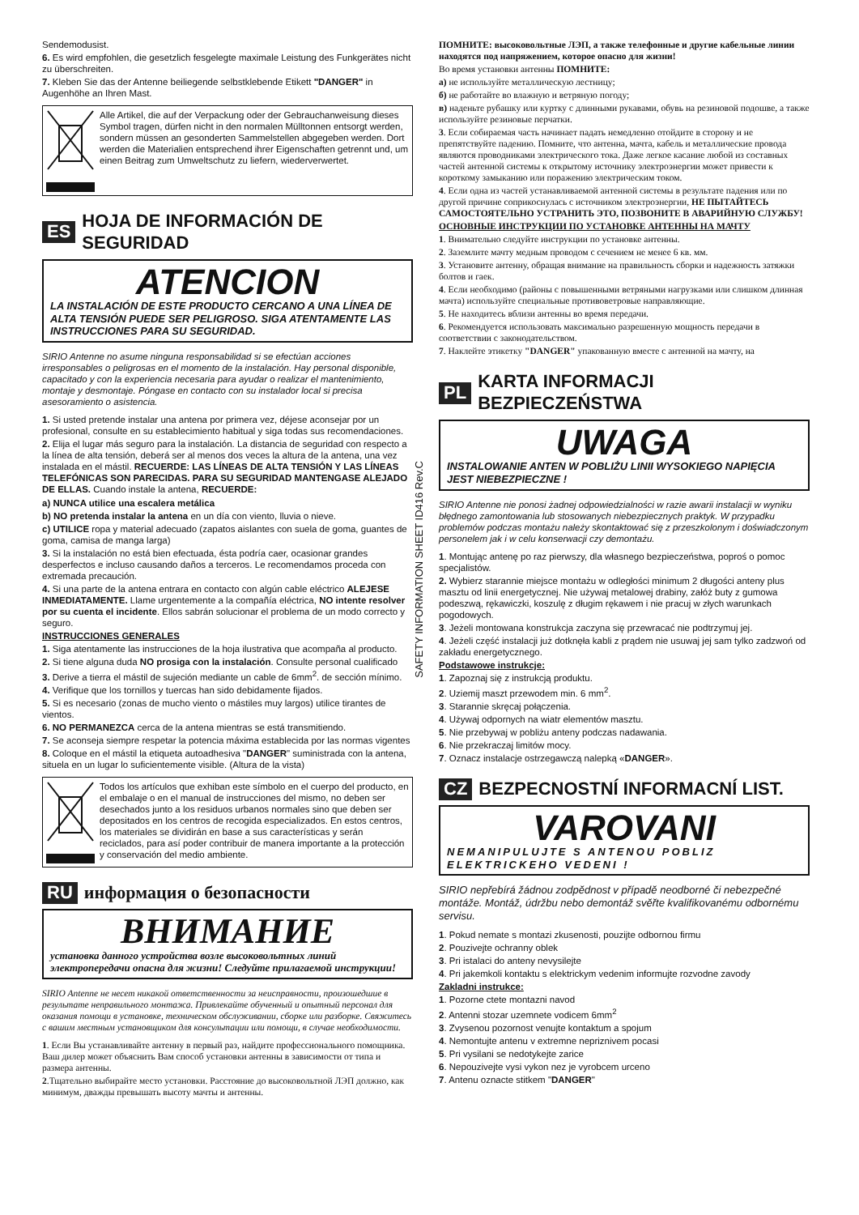Sendemodusist.
6. Es wird empfohlen, die gesetzlich fesgelegte maximale Leistung des Funkgerätes nicht zu überschreiten.
7. Kleben Sie das der Antenne beiliegende selbstklebende Etikett "DANGER" in Augenhöhe an Ihren Mast.
Alle Artikel, die auf der Verpackung oder der Gebrauchanweisung dieses Symbol tragen, dürfen nicht in den normalen Mülltonnen entsorgt werden, sondern müssen an gesonderten Sammelstellen abgegeben werden. Dort werden die Materialien entsprechend ihrer Eigenschaften getrennt und, um einen Beitrag zum Umweltschutz zu liefern, wiederverwertet.
ES HOJA DE INFORMACIÓN DE SEGURIDAD
ATENCION
LA INSTALACIÓN DE ESTE PRODUCTO CERCANO A UNA LÍNEA DE ALTA TENSIÓN PUEDE SER PELIGROSO. SIGA ATENTAMENTE LAS INSTRUCCIONES PARA SU SEGURIDAD.
SIRIO Antenne no asume ninguna responsabilidad si se efectúan acciones irresponsables o peligrosas en el momento de la instalación. Hay personal disponible, capacitado y con la experiencia necesaria para ayudar o realizar el mantenimiento, montaje y desmontaje. Póngase en contacto con su instalador local si precisa asesoramiento o asistencia.
1. Si usted pretende instalar una antena por primera vez, déjese aconsejar por un profesional, consulte en su establecimiento habitual y siga todas sus recomendaciones.
2. Elija el lugar más seguro para la instalación. La distancia de seguridad con respecto a la línea de alta tensión, deberá ser al menos dos veces la altura de la antena, una vez instalada en el mástil. RECUERDE: LAS LÍNEAS DE ALTA TENSIÓN Y LAS LÍNEAS TELEFÓNICAS SON PARECIDAS. PARA SU SEGURIDAD MANTENGASE ALEJADO DE ELLAS. Cuando instale la antena, RECUERDE:
a) NUNCA utilice una escalera metálica
b) NO pretenda instalar la antena en un día con viento, lluvia o nieve.
c) UTILICE ropa y material adecuado (zapatos aislantes con suela de goma, guantes de goma, camisa de manga larga)
3. Si la instalación no está bien efectuada, ésta podría caer, ocasionar grandes desperfectos e incluso causando daños a terceros. Le recomendamos proceda con extremada precaución.
4. Si una parte de la antena entrara en contacto con algún cable eléctrico ALEJESE INMEDIATAMENTE. Llame urgentemente a la compañía eléctrica, NO intente resolver por su cuenta el incidente. Ellos sabrán solucionar el problema de un modo correcto y seguro.
INSTRUCCIONES GENERALES
1. Siga atentamente las instrucciones de la hoja ilustrativa que acompaña al producto.
2. Si tiene alguna duda NO prosiga con la instalación. Consulte personal cualificado
3. Derive a tierra el mástil de sujeción mediante un cable de 6mm<sup>2</sup>. de sección mínimo.
4. Verifique que los tornillos y tuercas han sido debidamente fijados.
5. Si es necesario (zonas de mucho viento o mástiles muy largos) utilice tirantes de vientos.
6. NO PERMANEZCA cerca de la antena mientras se está transmitiendo.
7. Se aconseja siempre respetar la potencia máxima establecida por las normas vigentes
8. Coloque en el mástil la etiqueta autoadhesiva "DANGER" suministrada con la antena, situela en un lugar lo suficientemente visible. (Altura de la vista)
Todos los artículos que exhiban este símbolo en el cuerpo del producto, en el embalaje o en el manual de instrucciones del mismo, no deben ser desechados junto a los residuos urbanos normales sino que deben ser depositados en los centros de recogida especializados. En estos centros, los materiales se dividirán en base a sus características y serán reciclados, para así poder contribuir de manera importante a la protección y conservación del medio ambiente.
RU информация о безопасности
ВНИМАНИЕ
установка данного устройства возле высоковольтных линий электропередачи опасна для жизни! Следуйте прилагаемой инструкции!
SIRIO Antenne не несет никакой ответственности за неисправности, произошедшие в результате неправильного монтажа. Привлекайте обученный и опытный персонал для оказания помощи в установке, техническом обслуживании, сборке или разборке. Свяжитесь с вашим местным установщиком для консультации или помощи, в случае необходимости.
1. Если Вы устанавливайте антенну в первый раз, найдите профессионального помощника. Ваш дилер может объяснить Вам способ установки антенны в зависимости от типа и размера антенны.
2.Тщательно выбирайте место установки. Расстояние до высоковольтной ЛЭП должно, как минимум, дважды превышать высоту мачты и антенны.
SAFETY INFORMATION SHEET ID416 Rev.C
ПОМНИТЕ: высоковольтные ЛЭП, а также телефонные и другие кабельные линии находятся под напряжением, которое опасно для жизни!
Во время установки антенны ПОМНИТЕ:
а) не используйте металлическую лестницу;
б) не работайте во влажную и ветряную погоду;
в) наденьте рубашку или куртку с длинными рукавами, обувь на резиновой подошве, а также используйте резиновые перчатки.
3. Если собираемая часть начинает падать немедленно отойдите в сторону и не препятствуйте падению. Помните, что антенна, мачта, кабель и металлические провода являются проводниками электрического тока. Даже легкое касание любой из составных частей антенной системы к открытому источнику электроэнергии может привести к короткому замыканию или поражению электрическим током.
4. Если одна из частей устанавливаемой антенной системы в результате падения или по другой причине соприкоснулась с источником электроэнергии, НЕ ПЫТАЙТЕСЬ САМОСТОЯТЕЛЬНО УСТРАНИТЬ ЭТО, ПОЗВОНИТЕ В АВАРИЙНУЮ СЛУЖБУ!
ОСНОВНЫЕ ИНСТРУКЦИИ ПО УСТАНОВКЕ АНТЕННЫ НА МАЧТУ
1. Внимательно следуйте инструкции по установке антенны.
2. Заземлите мачту медным проводом с сечением не менее 6 кв. мм.
3. Установите антенну, обращая внимание на правильность сборки и надежность затяжки болтов и гаек.
4. Если необходимо (районы с повышенными ветряными нагрузками или слишком длинная мачта) используйте специальные противоветровые направляющие.
5. Не находитесь вблизи антенны во время передачи.
6. Рекомендуется использовать максимально разрешенную мощность передачи в соответствии с законодательством.
7. Наклейте этикетку "DANGER" упакованную вместе с антенной на мачту, на
PL KARTA INFORMACJI BEZPIECZEŃSTWA
UWAGA
INSTALOWANIE ANTEN W POBLIŻU LINII WYSOKIEGO NAPIĘCIA JEST NIEBEZPIECZNE !
SIRIO Antenne nie ponosi żadnej odpowiedzialności w razie awarii instalacji w wyniku błędnego zamontowania lub stosowanych niebezpiecznych praktyk. W przypadku problemów podczas montażu należy skontaktować się z przeszkolonym i doświadczonym personelem jak i w celu konserwacji czy demontażu.
1. Montując antenę po raz pierwszy, dla własnego bezpieczeństwa, poproś o pomoc specjalistów.
2. Wybierz starannie miejsce montażu w odległości minimum 2 długości anteny plus masztu od linii energetycznej. Nie używaj metalowej drabiny, załóż buty z gumowa podeszwą, rękawiczki, koszulę z długim rękawem i nie pracuj w złych warunkach pogodowych.
3. Jeżeli montowana konstrukcja zaczyna się przewracać nie podtrzymuj jej.
4. Jeżeli część instalacji już dotknęła kabli z prądem nie usuwaj jej sam tylko zadzwoń od zakładu energetycznego.
Podstawowe instrukcje:
1. Zapoznaj się z instrukcją produktu.
2. Uziemij maszt przewodem min. 6 mm<sup>2</sup>.
3. Starannie skręcaj połączenia.
4. Używaj odpornych na wiatr elementów masztu.
5. Nie przebywaj w pobliżu anteny podczas nadawania.
6. Nie przekraczaj limitów mocy.
7. Oznacz instalacje ostrzegawczą nalepką «DANGER».
CZ BEZPECNOSTNÍ INFORMACNÍ LIST.
VAROVANI
NEMANIPULUJTE S ANTENOU POBLIZ ELEKTRICKEHO VEDENI !
SIRIO nepřebírá žádnou zodpědnost v případě neodborné či nebezpečné montáže. Montáž, údržbu nebo demontáž svěřte kvalifikovanému odbornému servisu.
1. Pokud nemate s montazi zkusenosti, pouzijte odbornou firmu
2. Pouzivejte ochranny oblek
3. Pri istalaci do anteny nevysilejte
4. Pri jakemkoli kontaktu s elektrickym vedenim informujte rozvodne zavody
Zakladni instrukce:
1. Pozorne ctete montazni navod
2. Antenni stozar uzemnete vodicem 6mm<sup>2</sup>
3. Zvysenou pozornost venujte kontaktum a spojum
4. Nemontujte antenu v extremne nepriznivem pocasi
5. Pri vysilani se nedotykejte zarice
6. Nepouzivejte vysi vykon nez je vyrobcem urceno
7. Antenu oznacte stitkem "DANGER"